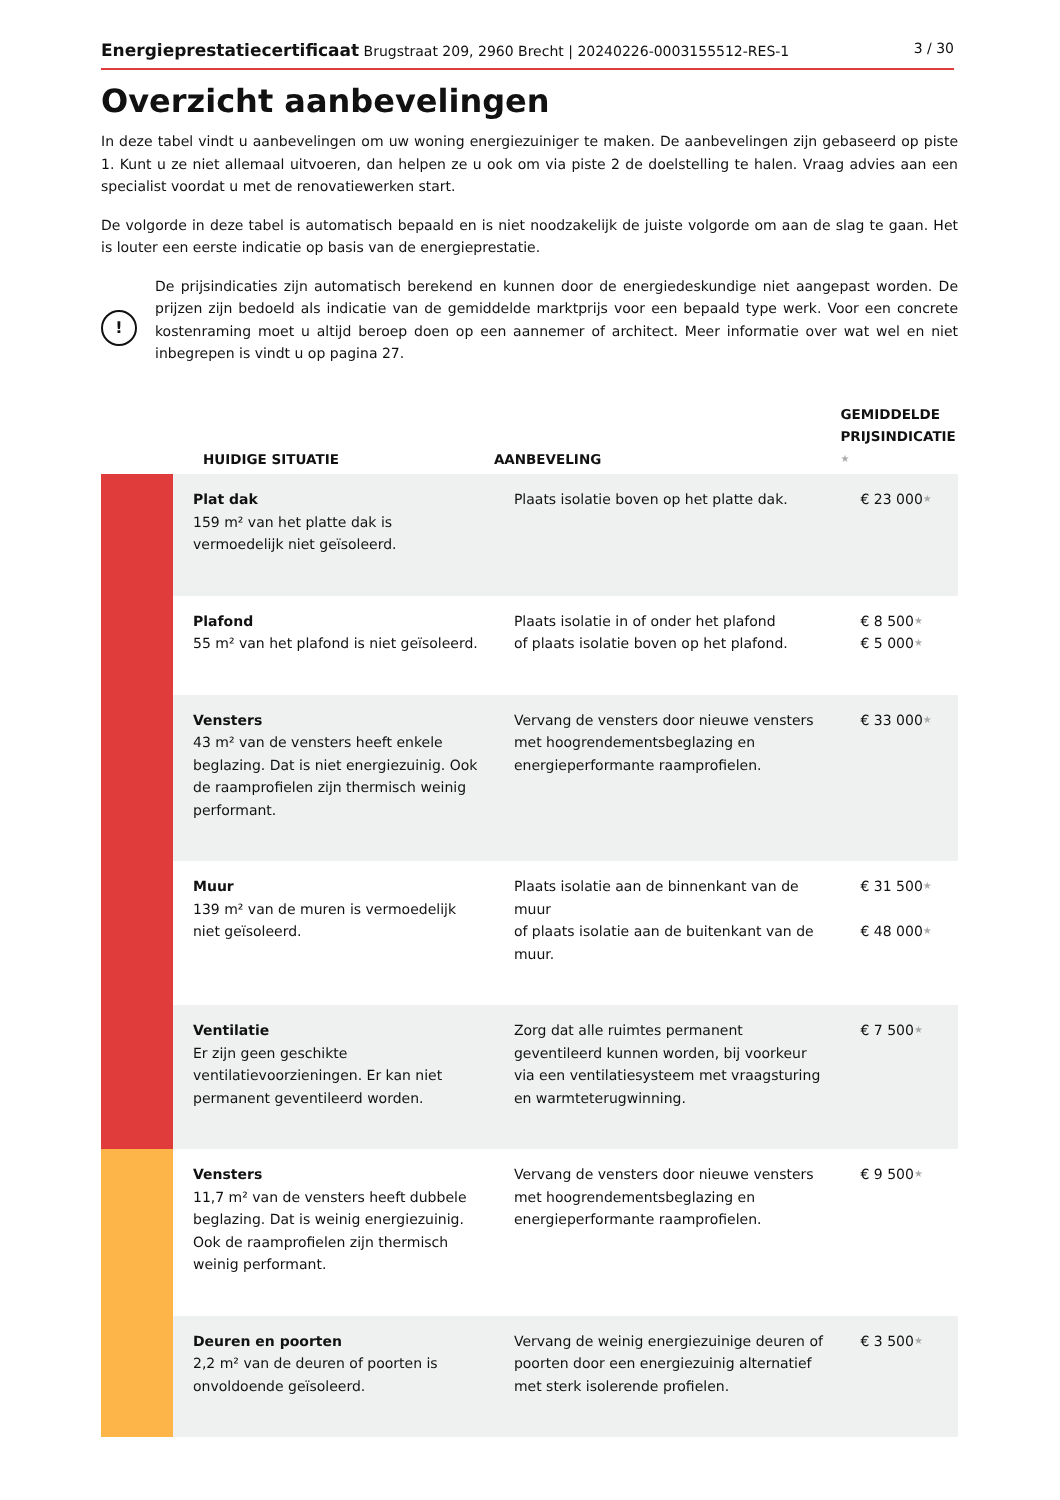Energieprestatiecertificaat Brugstraat 209, 2960 Brecht | 20240226-0003155512-RES-1 3 / 30
Overzicht aanbevelingen
In deze tabel vindt u aanbevelingen om uw woning energiezuiniger te maken. De aanbevelingen zijn gebaseerd op piste 1. Kunt u ze niet allemaal uitvoeren, dan helpen ze u ook om via piste 2 de doelstelling te halen. Vraag advies aan een specialist voordat u met de renovatiewerken start.
De volgorde in deze tabel is automatisch bepaald en is niet noodzakelijk de juiste volgorde om aan de slag te gaan. Het is louter een eerste indicatie op basis van de energieprestatie.
!
De prijsindicaties zijn automatisch berekend en kunnen door de energiedeskundige niet aangepast worden. De prijzen zijn bedoeld als indicatie van de gemiddelde marktprijs voor een bepaald type werk. Voor een concrete kostenraming moet u altijd beroep doen op een aannemer of architect. Meer informatie over wat wel en niet inbegrepen is vindt u op pagina 27.
| | HUIDIGE SITUATIE | AANBEVELING | GEMIDDELDE PRIJSINDICATIE ★ |
| --- | --- | --- | --- |
| | Plat dak 159 m² van het platte dak is vermoedelijk niet geïsoleerd. | Plaats isolatie boven op het platte dak. | € 23 000 ★ |
| | Plafond 55 m² van het plafond is niet geïsoleerd. | Plaats isolatie in of onder het plafond of plaats isolatie boven op het plafond. | € 8 500 ★ € 5 000 ★ |
| | Vensters 43 m² van de vensters heeft enkele beglazing. Dat is niet energiezuinig. Ook de raamprofielen zijn thermisch weinig performant. | Vervang de vensters door nieuwe vensters met hoogrendementsbeglazing en energieperformante raamprofielen. | € 33 000 ★ |
| | Muur 139 m² van de muren is vermoedelijk niet geïsoleerd. | Plaats isolatie aan de binnenkant van de muur of plaats isolatie aan de buitenkant van de muur. | € 31 500 ★ € 48 000 ★ |
| | Ventilatie Er zijn geen geschikte ventilatievoorzieningen. Er kan niet permanent geventileerd worden. | Zorg dat alle ruimtes permanent geventileerd kunnen worden, bij voorkeur via een ventilatiesysteem met vraagsturing en warmteterugwinning. | € 7 500 ★ |
| | Vensters 11,7 m² van de vensters heeft dubbele beglazing. Dat is weinig energiezuinig. Ook de raamprofielen zijn thermisch weinig performant. | Vervang de vensters door nieuwe vensters met hoogrendementsbeglazing en energieperformante raamprofielen. | € 9 500 ★ |
| | Deuren en poorten 2,2 m² van de deuren of poorten is onvoldoende geïsoleerd. | Vervang de weinig energiezuinige deuren of poorten door een energiezuinig alternatief met sterk isolerende profielen. | € 3 500 ★ |